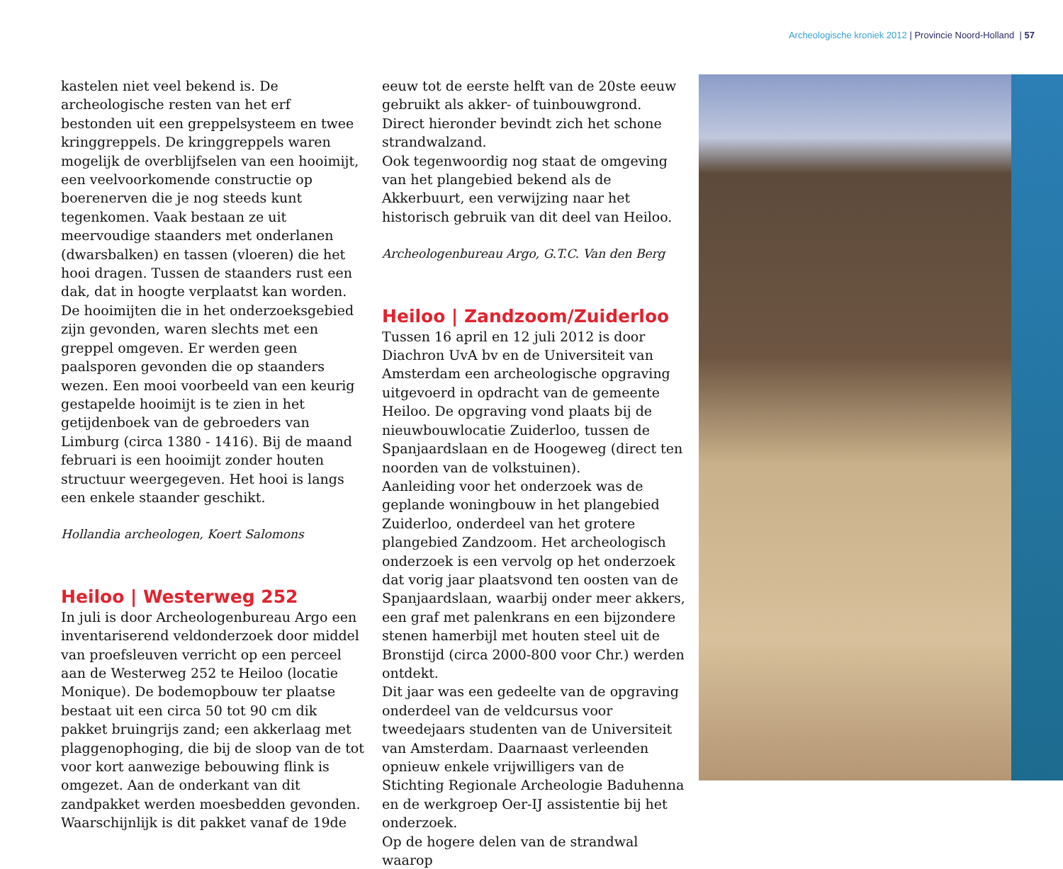Archeologische kroniek 2012 | Provincie Noord-Holland | 57
kastelen niet veel bekend is. De archeologische resten van het erf bestonden uit een greppelsysteem en twee kringgreppels. De kringgreppels waren mogelijk de overblijfselen van een hooimijt, een veelvoorkomende constructie op boerenerven die je nog steeds kunt tegenkomen. Vaak bestaan ze uit meervoudige staanders met onderlanen (dwarsbalken) en tassen (vloeren) die het hooi dragen. Tussen de staanders rust een dak, dat in hoogte verplaatst kan worden. De hooimijten die in het onderzoeksgebied zijn gevonden, waren slechts met een greppel omgeven. Er werden geen paalsporen gevonden die op staanders wezen. Een mooi voorbeeld van een keurig gestapelde hooimijt is te zien in het getijdenboek van de gebroeders van Limburg (circa 1380 - 1416). Bij de maand februari is een hooimijt zonder houten structuur weergegeven. Het hooi is langs een enkele staander geschikt.
Hollandia archeologen, Koert Salomons
Heiloo | Westerweg 252
In juli is door Archeologenbureau Argo een inventariserend veldonderzoek door middel van proefsleuven verricht op een perceel aan de Westerweg 252 te Heiloo (locatie Monique). De bodemopbouw ter plaatse bestaat uit een circa 50 tot 90 cm dik pakket bruingrijs zand; een akkerlaag met plaggenophoging, die bij de sloop van de tot voor kort aanwezige bebouwing flink is omgezet. Aan de onderkant van dit zandpakket werden moesbedden gevonden.
Waarschijnlijk is dit pakket vanaf de 19de
eeuw tot de eerste helft van de 20ste eeuw gebruikt als akker- of tuinbouwgrond. Direct hieronder bevindt zich het schone strandwalzand.
Ook tegenwoordig nog staat de omgeving van het plangebied bekend als de Akkerbuurt, een verwijzing naar het historisch gebruik van dit deel van Heiloo.
Archeologenbureau Argo, G.T.C. Van den Berg
Heiloo | Zandzoom/Zuiderloo
Tussen 16 april en 12 juli 2012 is door Diachron UvA bv en de Universiteit van Amsterdam een archeologische opgraving uitgevoerd in opdracht van de gemeente Heiloo. De opgraving vond plaats bij de nieuwbouwlocatie Zuiderloo, tussen de Spanjaardslaan en de Hoogeweg (direct ten noorden van de volkstuinen).
Aanleiding voor het onderzoek was de geplande woningbouw in het plangebied Zuiderloo, onderdeel van het grotere plangebied Zandzoom. Het archeologisch onderzoek is een vervolg op het onderzoek dat vorig jaar plaatsvond ten oosten van de Spanjaardslaan, waarbij onder meer akkers, een graf met palenkrans en een bijzondere stenen hamerbijl met houten steel uit de Bronstijd (circa 2000-800 voor Chr.) werden ontdekt.
Dit jaar was een gedeelte van de opgraving onderdeel van de veldcursus voor tweedejaars studenten van de Universiteit van Amsterdam. Daarnaast verleenden opnieuw enkele vrijwilligers van de Stichting Regionale Archeologie Baduhenna en de werkgroep Oer-IJ assistentie bij het onderzoek.
Op de hogere delen van de strandwal waarop